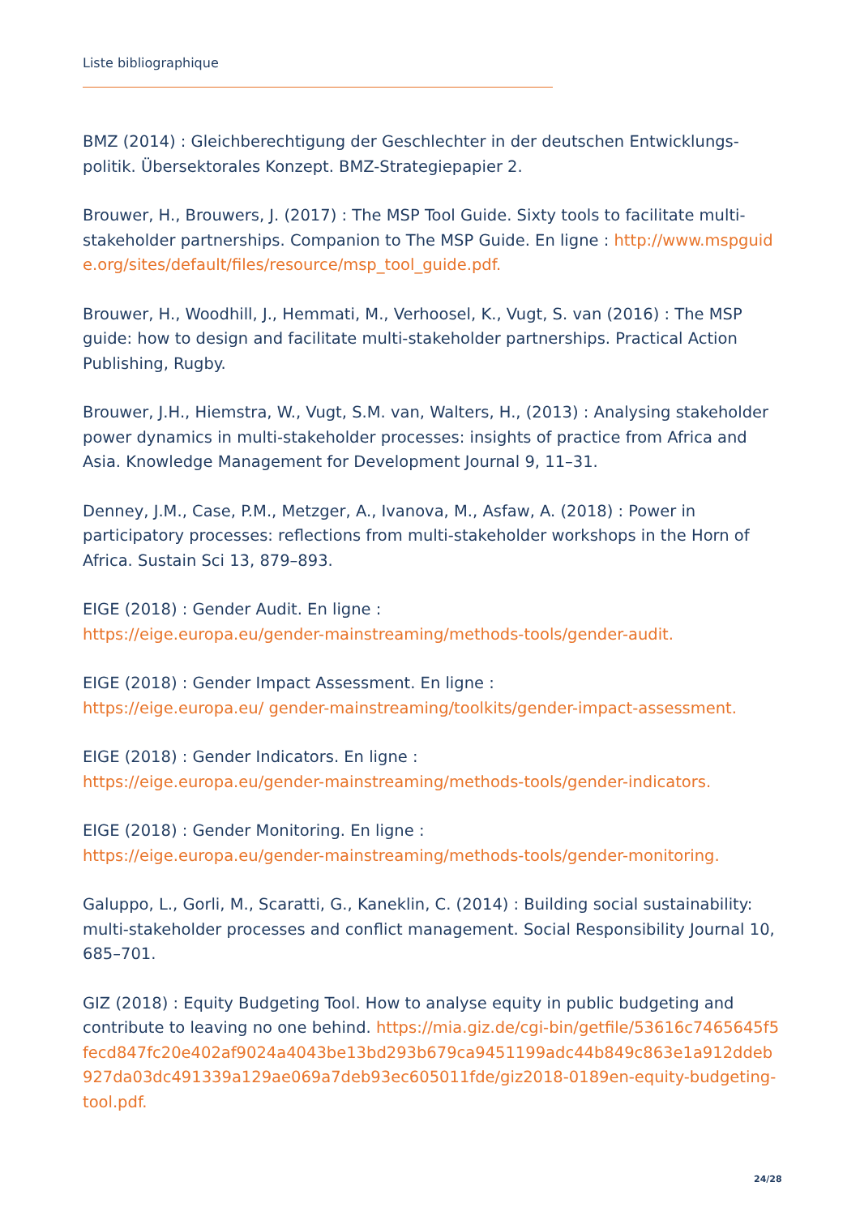Liste bibliographique
BMZ (2014) : Gleichberechtigung der Geschlechter in der deutschen Entwicklungs-politik. Übersektorales Konzept. BMZ-Strategiepapier 2.
Brouwer, H., Brouwers, J. (2017) : The MSP Tool Guide. Sixty tools to facilitate multi-stakeholder partnerships. Companion to The MSP Guide. En ligne : http://www.mspguide.org/sites/default/files/resource/msp_tool_guide.pdf.
Brouwer, H., Woodhill, J., Hemmati, M., Verhoosel, K., Vugt, S. van (2016) : The MSP guide: how to design and facilitate multi-stakeholder partnerships. Practical Action Publishing, Rugby.
Brouwer, J.H., Hiemstra, W., Vugt, S.M. van, Walters, H., (2013) : Analysing stakeholder power dynamics in multi-stakeholder processes: insights of practice from Africa and Asia. Knowledge Management for Development Journal 9, 11–31.
Denney, J.M., Case, P.M., Metzger, A., Ivanova, M., Asfaw, A. (2018) : Power in participatory processes: reflections from multi-stakeholder workshops in the Horn of Africa. Sustain Sci 13, 879–893.
EIGE (2018) : Gender Audit. En ligne :
https://eige.europa.eu/gender-mainstreaming/methods-tools/gender-audit.
EIGE (2018) : Gender Impact Assessment. En ligne :
https://eige.europa.eu/ gender-mainstreaming/toolkits/gender-impact-assessment.
EIGE (2018) : Gender Indicators. En ligne :
https://eige.europa.eu/gender-mainstreaming/methods-tools/gender-indicators.
EIGE (2018) : Gender Monitoring. En ligne :
https://eige.europa.eu/gender-mainstreaming/methods-tools/gender-monitoring.
Galuppo, L., Gorli, M., Scaratti, G., Kaneklin, C. (2014) : Building social sustainability: multi-stakeholder processes and conflict management. Social Responsibility Journal 10, 685–701.
GIZ (2018) : Equity Budgeting Tool. How to analyse equity in public budgeting and contribute to leaving no one behind. https://mia.giz.de/cgi-bin/getfile/53616c7465645f5fecd847fc20e402af9024a4043be13bd293b679ca9451199adc44b849c863e1a912ddeb927da03dc491339a129ae069a7deb93ec605011fde/giz2018-0189en-equity-budgeting-tool.pdf.
24/28